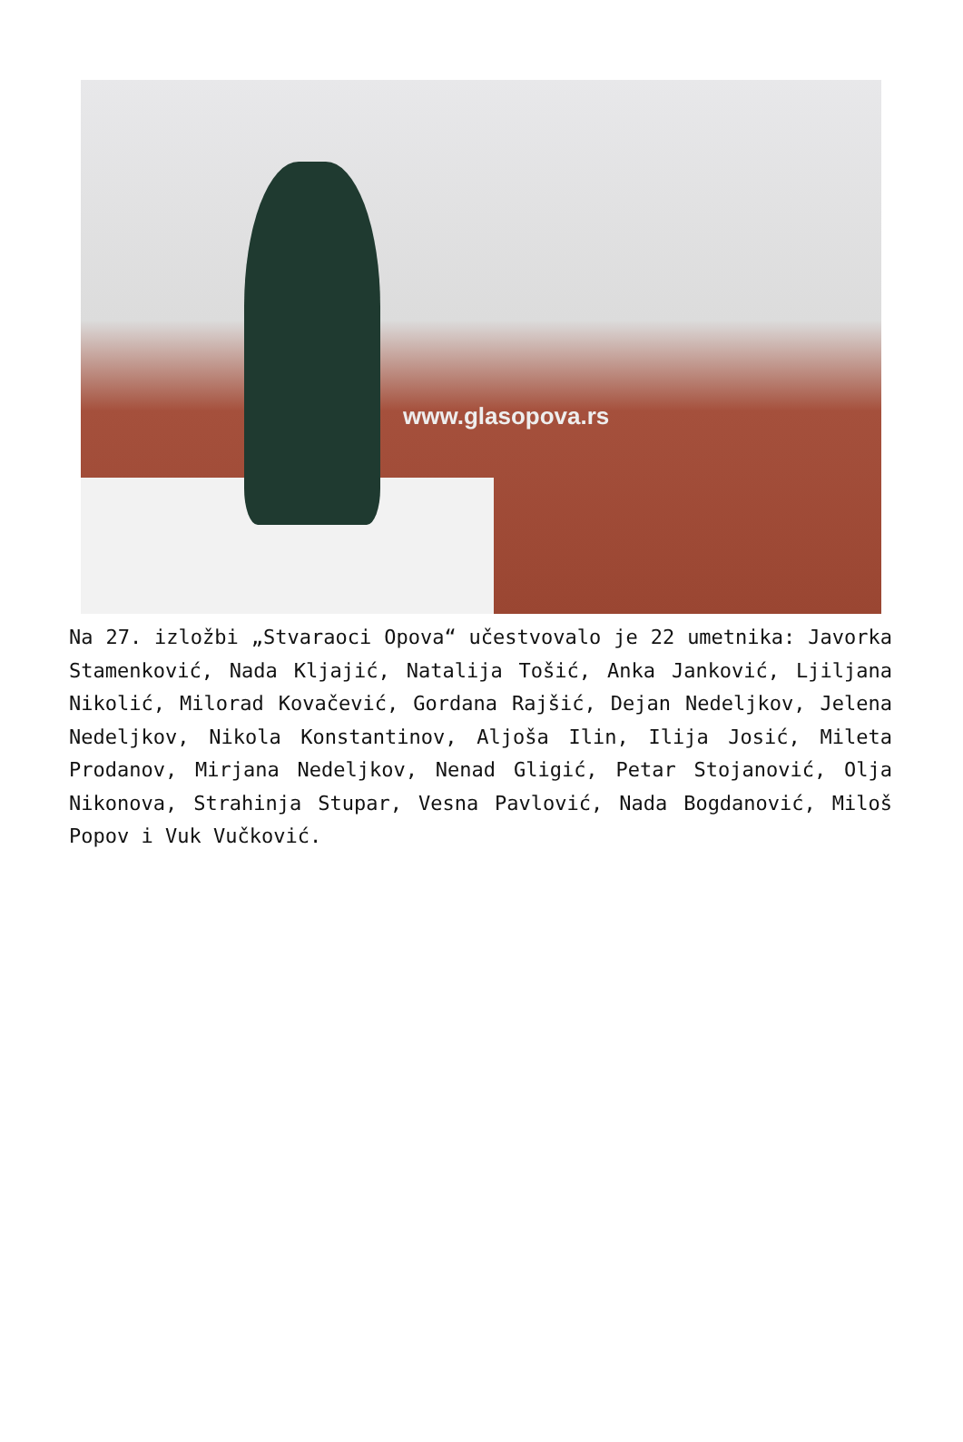www.glasopova.rs
Na 27. izložbi „Stvaraoci Opova“ učestvovalo je 22 umetnika: Javorka Stamenković, Nada Kljajić, Natalija Tošić, Anka Janković, Ljiljana Nikolić, Milorad Kovačević, Gordana Rajšić, Dejan Nedeljkov, Jelena Nedeljkov, Nikola Konstantinov, Aljoša Ilin, Ilija Josić, Mileta Prodanov, Mirjana Nedeljkov, Nenad Gligić, Petar Stojanović, Olja Nikonova, Strahinja Stupar, Vesna Pavlović, Nada Bogdanović, Miloš Popov i Vuk Vučković.